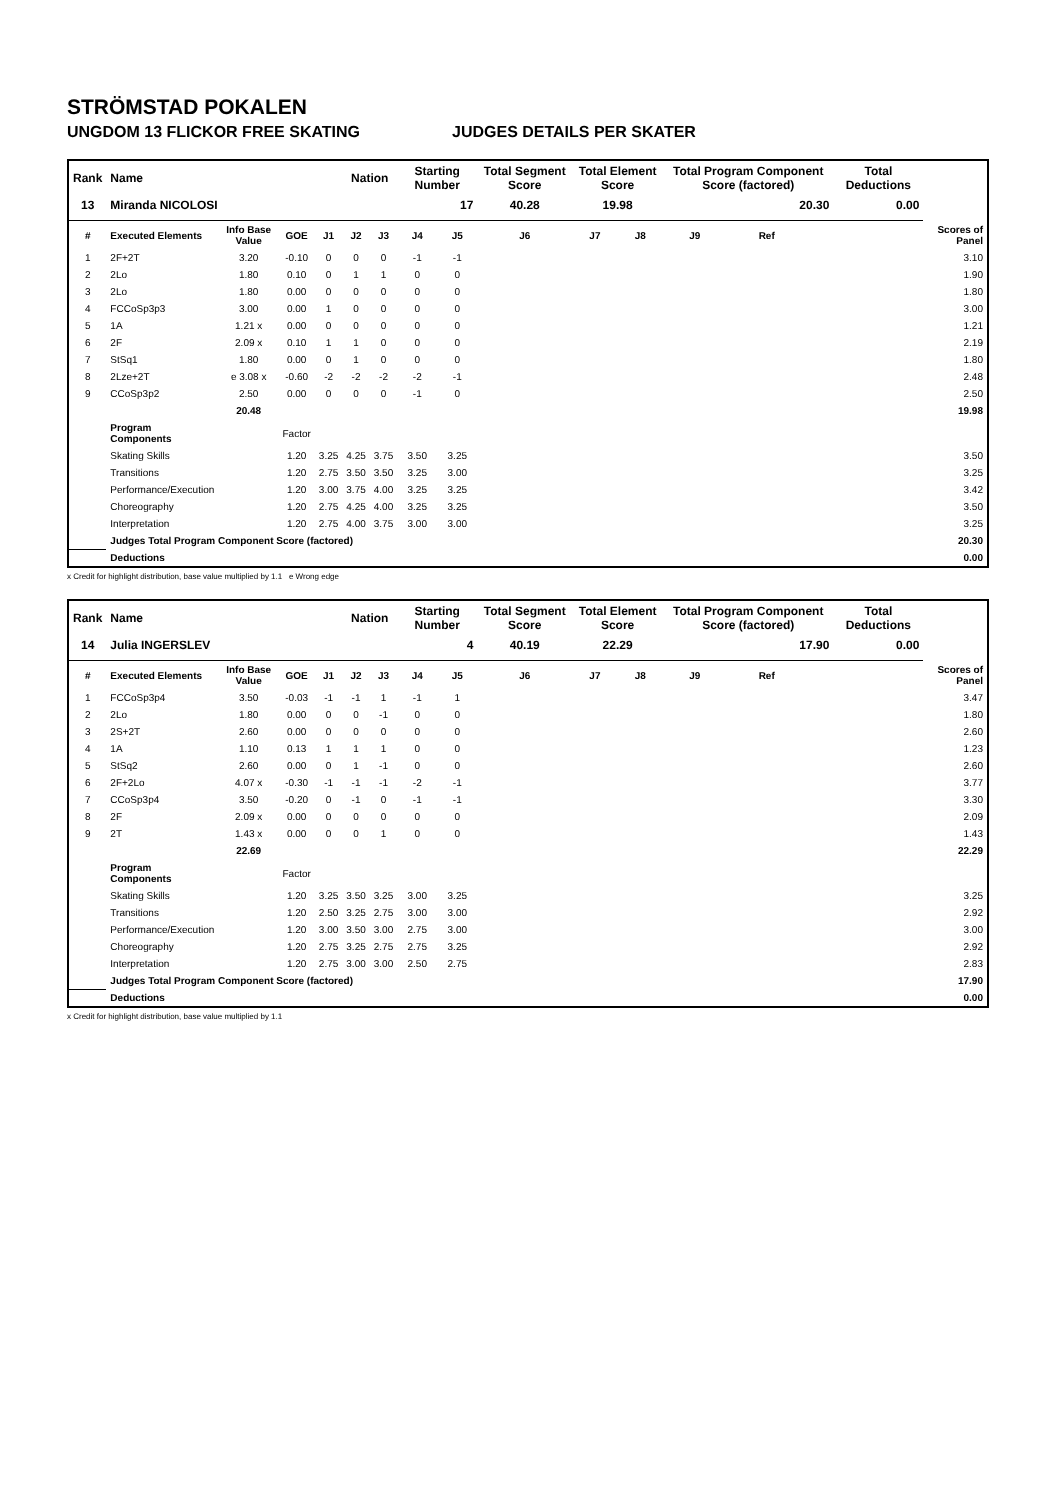STRÖMSTAD POKALEN
UNGDOM 13 FLICKOR FREE SKATING JUDGES DETAILS PER SKATER
| Rank | Name | | | | Nation | | Starting Number | | Total Segment Score | Total Element Score | | Total Program Component Score (factored) | | | Total Deductions | |
| --- | --- | --- | --- | --- | --- | --- | --- | --- | --- | --- | --- | --- | --- | --- | --- | --- |
| 13 | Miranda NICOLOSI | | | | | | 17 | | 40.28 | 19.98 | | 20.30 | | | 0.00 | |
| # | Executed Elements | Info Base Value | GOE | J1 | J2 | J3 | J4 | J5 | J6 | J7 | J8 | J9 | Ref | | | Scores of Panel |
| 1 | 2F+2T | 3.20 | -0.10 | 0 | 0 | 0 | -1 | -1 | | | | | | | | 3.10 |
| 2 | 2Lo | 1.80 | 0.10 | 0 | 1 | 1 | 0 | 0 | | | | | | | | 1.90 |
| 3 | 2Lo | 1.80 | 0.00 | 0 | 0 | 0 | 0 | 0 | | | | | | | | 1.80 |
| 4 | FCCoSp3p3 | 3.00 | 0.00 | 1 | 0 | 0 | 0 | 0 | | | | | | | | 3.00 |
| 5 | 1A | 1.21 x | 0.00 | 0 | 0 | 0 | 0 | 0 | | | | | | | | 1.21 |
| 6 | 2F | 2.09 x | 0.10 | 1 | 1 | 0 | 0 | 0 | | | | | | | | 2.19 |
| 7 | StSq1 | 1.80 | 0.00 | 0 | 1 | 0 | 0 | 0 | | | | | | | | 1.80 |
| 8 | 2Lze+2T | e 3.08 x | -0.60 | -2 | -2 | -2 | -2 | -1 | | | | | | | | 2.48 |
| 9 | CCoSp3p2 | 2.50 | 0.00 | 0 | 0 | 0 | -1 | 0 | | | | | | | | 2.50 |
| | | 20.48 | | | | | | | | | | | | | | 19.98 |
| | Program Components | | Factor | | | | | | | | | | | | | |
| | Skating Skills | | 1.20 | 3.25 | 4.25 | 3.75 | 3.50 | 3.25 | | | | | | | | 3.50 |
| | Transitions | | 1.20 | 2.75 | 3.50 | 3.50 | 3.25 | 3.00 | | | | | | | | 3.25 |
| | Performance/Execution | | 1.20 | 3.00 | 3.75 | 4.00 | 3.25 | 3.25 | | | | | | | | 3.42 |
| | Choreography | | 1.20 | 2.75 | 4.25 | 4.00 | 3.25 | 3.25 | | | | | | | | 3.50 |
| | Interpretation | | 1.20 | 2.75 | 4.00 | 3.75 | 3.00 | 3.00 | | | | | | | | 3.25 |
| | Judges Total Program Component Score (factored) | | | | | | | | | | | | | | | 20.30 |
| | Deductions | | | | | | | | | | | | | | | 0.00 |
x Credit for highlight distribution, base value multiplied by 1.1 e Wrong edge
| Rank | Name | | | | Nation | | Starting Number | | Total Segment Score | Total Element Score | | Total Program Component Score (factored) | | | Total Deductions | |
| --- | --- | --- | --- | --- | --- | --- | --- | --- | --- | --- | --- | --- | --- | --- | --- | --- |
| 14 | Julia INGERSLEV | | | | | | 4 | | 40.19 | 22.29 | | 17.90 | | | 0.00 | |
| # | Executed Elements | Info Base Value | GOE | J1 | J2 | J3 | J4 | J5 | J6 | J7 | J8 | J9 | Ref | | | Scores of Panel |
| 1 | FCCoSp3p4 | 3.50 | -0.03 | -1 | -1 | 1 | -1 | 1 | | | | | | | | 3.47 |
| 2 | 2Lo | 1.80 | 0.00 | 0 | 0 | -1 | 0 | 0 | | | | | | | | 1.80 |
| 3 | 2S+2T | 2.60 | 0.00 | 0 | 0 | 0 | 0 | 0 | | | | | | | | 2.60 |
| 4 | 1A | 1.10 | 0.13 | 1 | 1 | 1 | 0 | 0 | | | | | | | | 1.23 |
| 5 | StSq2 | 2.60 | 0.00 | 0 | 1 | -1 | 0 | 0 | | | | | | | | 2.60 |
| 6 | 2F+2Lo | 4.07 x | -0.30 | -1 | -1 | -1 | -2 | -1 | | | | | | | | 3.77 |
| 7 | CCoSp3p4 | 3.50 | -0.20 | 0 | -1 | 0 | -1 | -1 | | | | | | | | 3.30 |
| 8 | 2F | 2.09 x | 0.00 | 0 | 0 | 0 | 0 | 0 | | | | | | | | 2.09 |
| 9 | 2T | 1.43 x | 0.00 | 0 | 0 | 1 | 0 | 0 | | | | | | | | 1.43 |
| | | 22.69 | | | | | | | | | | | | | | 22.29 |
| | Program Components | | Factor | | | | | | | | | | | | | |
| | Skating Skills | | 1.20 | 3.25 | 3.50 | 3.25 | 3.00 | 3.25 | | | | | | | | 3.25 |
| | Transitions | | 1.20 | 2.50 | 3.25 | 2.75 | 3.00 | 3.00 | | | | | | | | 2.92 |
| | Performance/Execution | | 1.20 | 3.00 | 3.50 | 3.00 | 2.75 | 3.00 | | | | | | | | 3.00 |
| | Choreography | | 1.20 | 2.75 | 3.25 | 2.75 | 2.75 | 3.25 | | | | | | | | 2.92 |
| | Interpretation | | 1.20 | 2.75 | 3.00 | 3.00 | 2.50 | 2.75 | | | | | | | | 2.83 |
| | Judges Total Program Component Score (factored) | | | | | | | | | | | | | | | 17.90 |
| | Deductions | | | | | | | | | | | | | | | 0.00 |
x Credit for highlight distribution, base value multiplied by 1.1